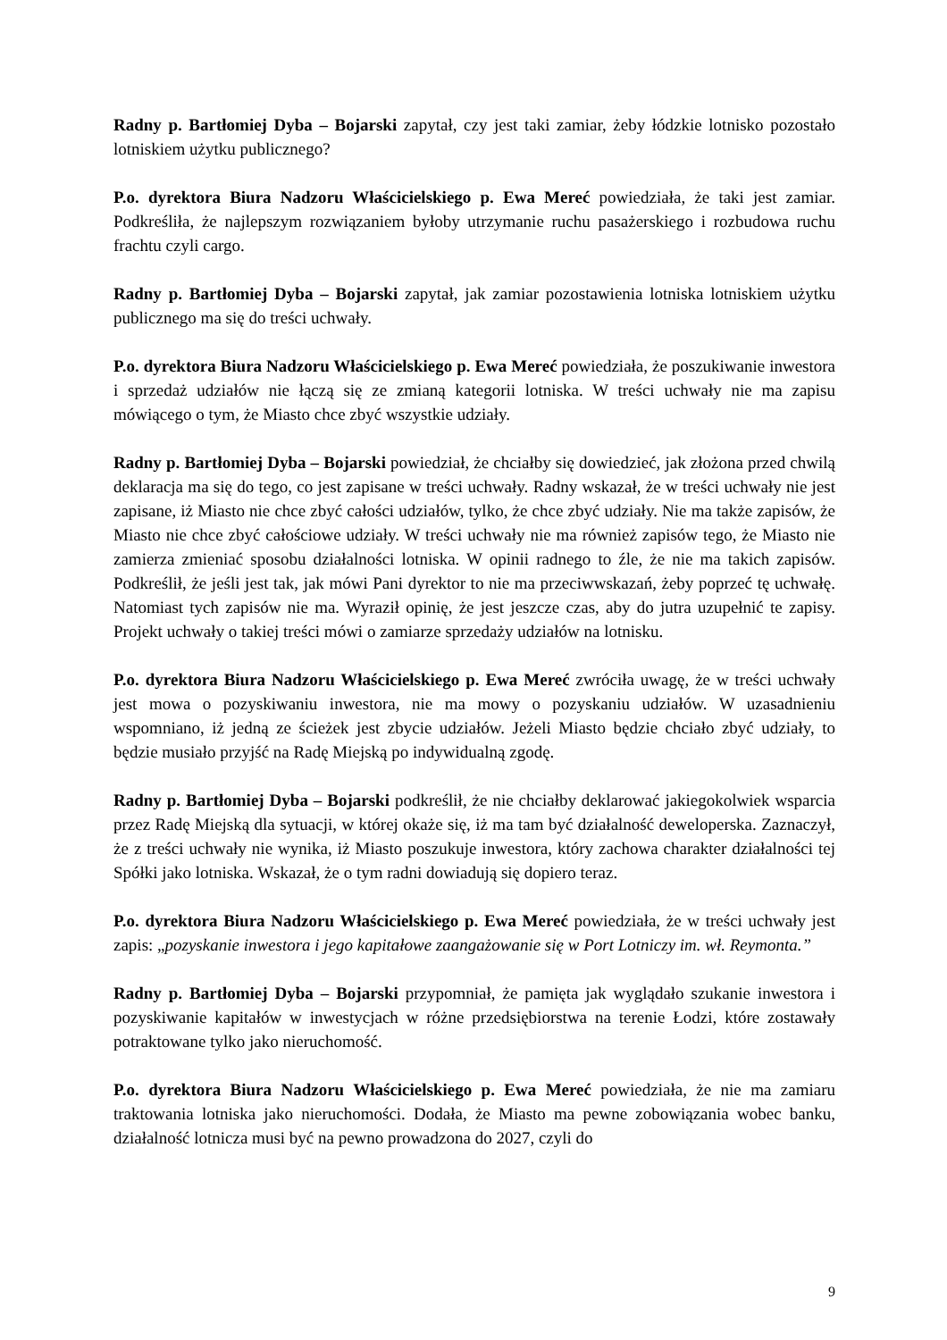Radny p. Bartłomiej Dyba – Bojarski zapytał, czy jest taki zamiar, żeby łódzkie lotnisko pozostało lotniskiem użytku publicznego?
P.o. dyrektora Biura Nadzoru Właścicielskiego p. Ewa Mereć powiedziała, że taki jest zamiar. Podkreśliła, że najlepszym rozwiązaniem byłoby utrzymanie ruchu pasażerskiego i rozbudowa ruchu frachtu czyli cargo.
Radny p. Bartłomiej Dyba – Bojarski zapytał, jak zamiar pozostawienia lotniska lotniskiem użytku publicznego ma się do treści uchwały.
P.o. dyrektora Biura Nadzoru Właścicielskiego p. Ewa Mereć powiedziała, że poszukiwanie inwestora i sprzedaż udziałów nie łączą się ze zmianą kategorii lotniska. W treści uchwały nie ma zapisu mówiącego o tym, że Miasto chce zbyć wszystkie udziały.
Radny p. Bartłomiej Dyba – Bojarski powiedział, że chciałby się dowiedzieć, jak złożona przed chwilą deklaracja ma się do tego, co jest zapisane w treści uchwały. Radny wskazał, że w treści uchwały nie jest zapisane, iż Miasto nie chce zbyć całości udziałów, tylko, że chce zbyć udziały. Nie ma także zapisów, że Miasto nie chce zbyć całościowe udziały. W treści uchwały nie ma również zapisów tego, że Miasto nie zamierza zmieniać sposobu działalności lotniska. W opinii radnego to źle, że nie ma takich zapisów. Podkreślił, że jeśli jest tak, jak mówi Pani dyrektor to nie ma przeciwwskazań, żeby poprzeć tę uchwałę. Natomiast tych zapisów nie ma. Wyraził opinię, że jest jeszcze czas, aby do jutra uzupełnić te zapisy. Projekt uchwały o takiej treści mówi o zamiarze sprzedaży udziałów na lotnisku.
P.o. dyrektora Biura Nadzoru Właścicielskiego p. Ewa Mereć zwróciła uwagę, że w treści uchwały jest mowa o pozyskiwaniu inwestora, nie ma mowy o pozyskaniu udziałów. W uzasadnieniu wspomniano, iż jedną ze ścieżek jest zbycie udziałów. Jeżeli Miasto będzie chciało zbyć udziały, to będzie musiało przyjść na Radę Miejską po indywidualną zgodę.
Radny p. Bartłomiej Dyba – Bojarski podkreślił, że nie chciałby deklarować jakiegokolwiek wsparcia przez Radę Miejską dla sytuacji, w której okaże się, iż ma tam być działalność deweloperska. Zaznaczył, że z treści uchwały nie wynika, iż Miasto poszukuje inwestora, który zachowa charakter działalności tej Spółki jako lotniska. Wskazał, że o tym radni dowiadują się dopiero teraz.
P.o. dyrektora Biura Nadzoru Właścicielskiego p. Ewa Mereć powiedziała, że w treści uchwały jest zapis: „pozyskanie inwestora i jego kapitałowe zaangażowanie się w Port Lotniczy im. wł. Reymonta.”
Radny p. Bartłomiej Dyba – Bojarski przypomniał, że pamięta jak wyglądało szukanie inwestora i pozyskiwanie kapitałów w inwestycjach w różne przedsiębiorstwa na terenie Łodzi, które zostawały potraktowane tylko jako nieruchomość.
P.o. dyrektora Biura Nadzoru Właścicielskiego p. Ewa Mereć powiedziała, że nie ma zamiaru traktowania lotniska jako nieruchomości. Dodała, że Miasto ma pewne zobowiązania wobec banku, działalność lotnicza musi być na pewno prowadzona do 2027, czyli do
9